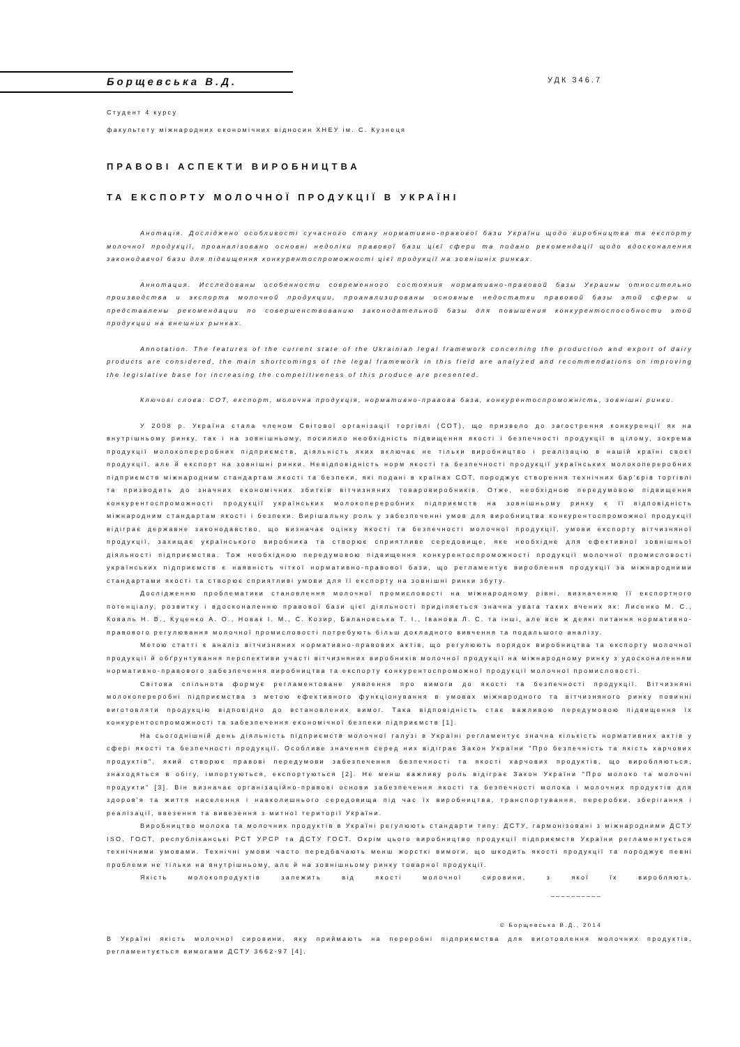Борщевська В.Д.
УДК 346.7
Студент 4 курсу
факультету міжнародних економічних відносин ХНЕУ ім. С. Кузнеця
ПРАВОВІ АСПЕКТИ ВИРОБНИЦТВА
ТА ЕКСПОРТУ МОЛОЧНОЇ ПРОДУКЦІЇ В УКРАЇНІ
Анотація. Досліджено особливості сучасного стану нормативно-правової бази України щодо виробництва та експорту молочної продукції, проаналізовано основні недоліки правової бази цієї сфери та подано рекомендації щодо вдосконалення законодавчої бази для підвищення конкурентоспроможності цієї продукції на зовнішніх ринках.
Аннотация. Исследованы особенности современного состояния нормативно-правовой базы Украины относительно производства и экспорта молочной продукции, проанализированы основные недостатки правовой базы этой сферы и представлены рекомендации по совершенствованию законодательной базы для повышения конкурентоспособности этой продукции на внешних рынках.
Annotation. The features of the current state of the Ukrainian legal framework concerning the production and export of dairy products are considered, the main shortcomings of the legal framework in this field are analyzed and recommendations on improving the legislative base for increasing the competitiveness of this produce are presented.
Ключові слова: СОТ, експорт, молочна продукція, нормативно-правова база, конкурентоспроможність, зовнішні ринки.
У 2008 р. Україна стала членом Світової організації торгівлі (СОТ), що призвело до загострення конкуренції як на внутрішньому ринку, так і на зовнішньому, посилило необхідність підвищення якості і безпечності продукції в цілому, зокрема продукції молокопереробних підприємств, діяльність яких включає не тільки виробництво і реалізацію в нашій країні своєї продукції, але й експорт на зовнішні ринки. Невідповідність норм якості та безпечності продукції українських молокопереробних підприємств міжнародним стандартам якості та безпеки, які подані в країнах СОТ, породжує створення технічних бар'єрів торгівлі та призводить до значних економічних збитків вітчизняних товаровиробників. Отже, необхідною передумовою підвищення конкурентоспроможності продукції українських молокопереробних підприємств на зовнішньому ринку є її відповідність міжнародним стандартам якості і безпеки. Вирішальну роль у забезпеченні умов для виробництва конкурентоспроможної продукції відіграє державне законодавство, що визначає оцінку якості та безпечності молочної продукції, умови експорту вітчизняної продукції, захищає українського виробника та створює сприятливе середовище, яке необхідне для ефективної зовнішньої діяльності підприємства. Тож необхідною передумовою підвищення конкурентоспроможності продукції молочної промисловості українських підприємств є наявність чіткої нормативно-правової бази, що регламентує вироблення продукції за міжнародними стандартами якості та створює сприятливі умови для її експорту на зовнішні ринки збуту.
Дослідженню проблематики становлення молочної промисловості на міжнародному рівні, визначенню її експортного потенціалу, розвитку і вдосконаленню правової бази цієї діяльності приділяється значна увага таких вчених як: Лисенко М. С., Коваль Н. В., Куценко А. О., Новак І. М., С. Козир, Балановська Т. І., Іванова Л. С. та інші, але все ж деякі питання нормативно-правового регулювання молочної промисловості потребують більш докладного вивчення та подальшого аналізу.
Метою статті є аналіз вітчизняних нормативно-правових актів, що регулюють порядок виробництва та експорту молочної продукції й обґрунтування перспективи участі вітчизняних виробників молочної продукції на міжнародному ринку з удосконаленням нормативно-правового забезпечення виробництва та експорту конкурентоспроможної продукції молочної промисловості.
Світова спільнота формує регламентоване уявлення про вимоги до якості та безпечності продукції. Вітчизняні молокопереробні підприємства з метою ефективного функціонування в умовах міжнародного та вітчизняного ринку повинні виготовляти продукцію відповідно до встановлених вимог. Така відповідність стає важливою передумовою підвищення їх конкурентоспроможності та забезпечення економічної безпеки підприємств [1].
На сьогоднішній день діяльність підприємств молочної галузі в Україні регламентує значна кількість нормативних актів у сфері якості та безпечності продукції. Особливе значення серед них відіграє Закон України "Про безпечність та якість харчових продуктів", який створює правові передумови забезпечення безпечності та якості харчових продуктів, що виробляються, знаходяться в обігу, імпортуються, експортуються [2]. Не менш важливу роль відіграє Закон України "Про молоко та молочні продукти" [3]. Він визначає організаційно-правові основи забезпечення якості та безпечності молока і молочних продуктів для здоров'я та життя населення і навколишнього середовища під час їх виробництва, транспортування, переробки, зберігання і реалізації, ввезення та вивезення з митної території України.
Виробництво молока та молочних продуктів в Україні регулюють стандарти типу: ДСТУ, гармонізовані з міжнародними ДСТУ ISO, ГОСТ, республіканські РСТ УРСР та ДСТУ ГОСТ. Окрім цього виробництво продукції підприємств України регламентується технічними умовами. Технічні умови часто передбачають менш жорсткі вимоги, що шкодить якості продукції та породжує певні проблеми не тільки на внутрішньому, але й на зовнішньому ринку товарної продукції.
Якість молокопродуктів залежить від якості молочної сировини, з якої їх виробляють.
__________
© Борщевська В.Д., 2014
В Україні якість молочної сировини, яку приймають на переробні підприємства для виготовлення молочних продуктів, регламентується вимогами ДСТУ 3662-97 [4].